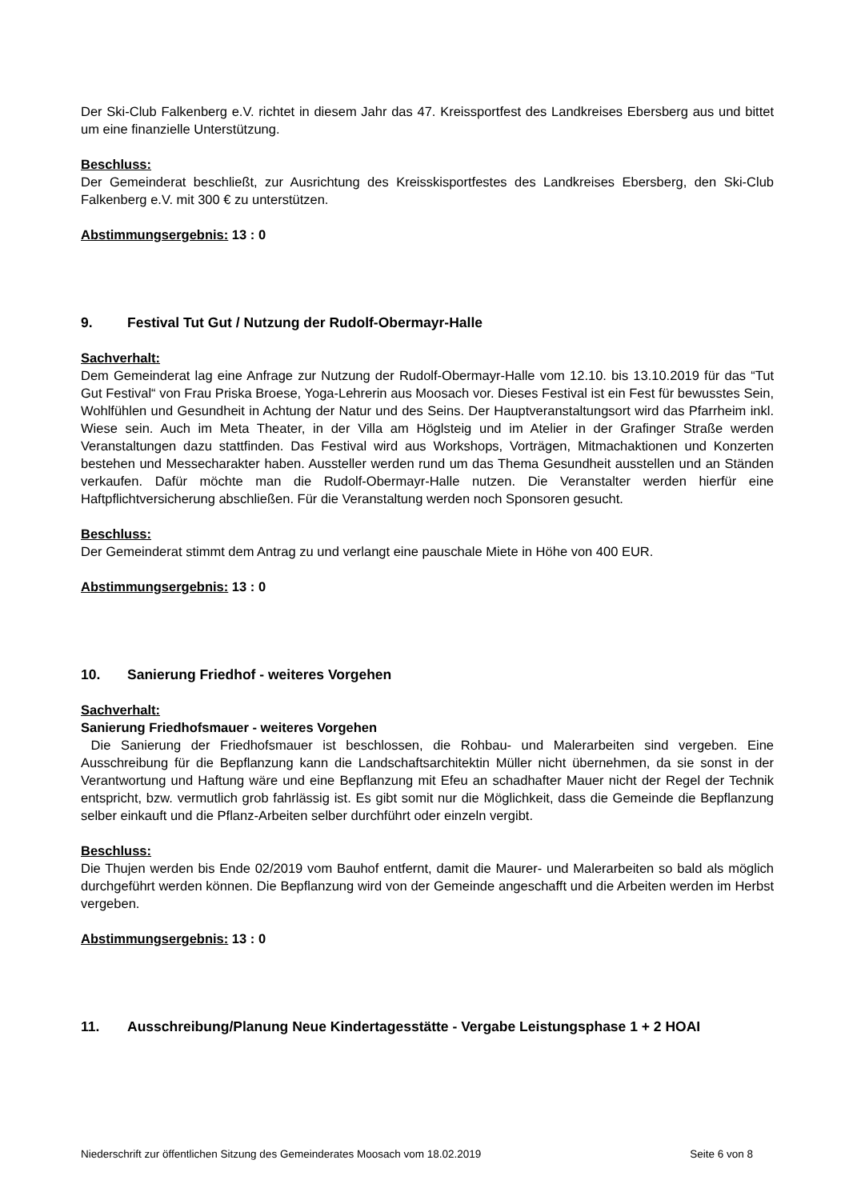Der Ski-Club Falkenberg e.V. richtet in diesem Jahr das 47. Kreissportfest des Landkreises Ebersberg aus und bittet um eine finanzielle Unterstützung.
Beschluss:
Der Gemeinderat beschließt, zur Ausrichtung des Kreisskisportfestes des Landkreises Ebersberg, den Ski-Club Falkenberg e.V. mit 300 € zu unterstützen.
Abstimmungsergebnis: 13 : 0
9. Festival Tut Gut / Nutzung der Rudolf-Obermayr-Halle
Sachverhalt:
Dem Gemeinderat lag eine Anfrage zur Nutzung der Rudolf-Obermayr-Halle vom 12.10. bis 13.10.2019 für das “Tut Gut Festival“ von Frau Priska Broese, Yoga-Lehrerin aus Moosach vor. Dieses Festival ist ein Fest für bewusstes Sein, Wohlfühlen und Gesundheit in Achtung der Natur und des Seins. Der Hauptveranstaltungsort wird das Pfarrheim inkl. Wiese sein. Auch im Meta Theater, in der Villa am Höglsteig und im Atelier in der Grafinger Straße werden Veranstaltungen dazu stattfinden. Das Festival wird aus Workshops, Vorträgen, Mitmachaktionen und Konzerten bestehen und Messecharakter haben. Aussteller werden rund um das Thema Gesundheit ausstellen und an Ständen verkaufen. Dafür möchte man die Rudolf-Obermayr-Halle nutzen. Die Veranstalter werden hierfür eine Haftpflichtversicherung abschließen. Für die Veranstaltung werden noch Sponsoren gesucht.
Beschluss:
Der Gemeinderat stimmt dem Antrag zu und verlangt eine pauschale Miete in Höhe von 400 EUR.
Abstimmungsergebnis: 13 : 0
10. Sanierung Friedhof - weiteres Vorgehen
Sachverhalt:
Sanierung Friedhofsmauer - weiteres Vorgehen
Die Sanierung der Friedhofsmauer ist beschlossen, die Rohbau- und Malerarbeiten sind vergeben. Eine Ausschreibung für die Bepflanzung kann die Landschaftsarchitektin Müller nicht übernehmen, da sie sonst in der Verantwortung und Haftung wäre und eine Bepflanzung mit Efeu an schadhafter Mauer nicht der Regel der Technik entspricht, bzw. vermutlich grob fahrlässig ist. Es gibt somit nur die Möglichkeit, dass die Gemeinde die Bepflanzung selber einkauft und die Pflanz-Arbeiten selber durchführt oder einzeln vergibt.
Beschluss:
Die Thujen werden bis Ende 02/2019 vom Bauhof entfernt, damit die Maurer- und Malerarbeiten so bald als möglich durchgeführt werden können. Die Bepflanzung wird von der Gemeinde angeschafft und die Arbeiten werden im Herbst vergeben.
Abstimmungsergebnis: 13 : 0
11. Ausschreibung/Planung Neue Kindertagesstätte - Vergabe Leistungsphase 1 + 2 HOAI
Niederschrift zur öffentlichen Sitzung des Gemeinderates Moosach vom 18.02.2019 Seite 6 von 8